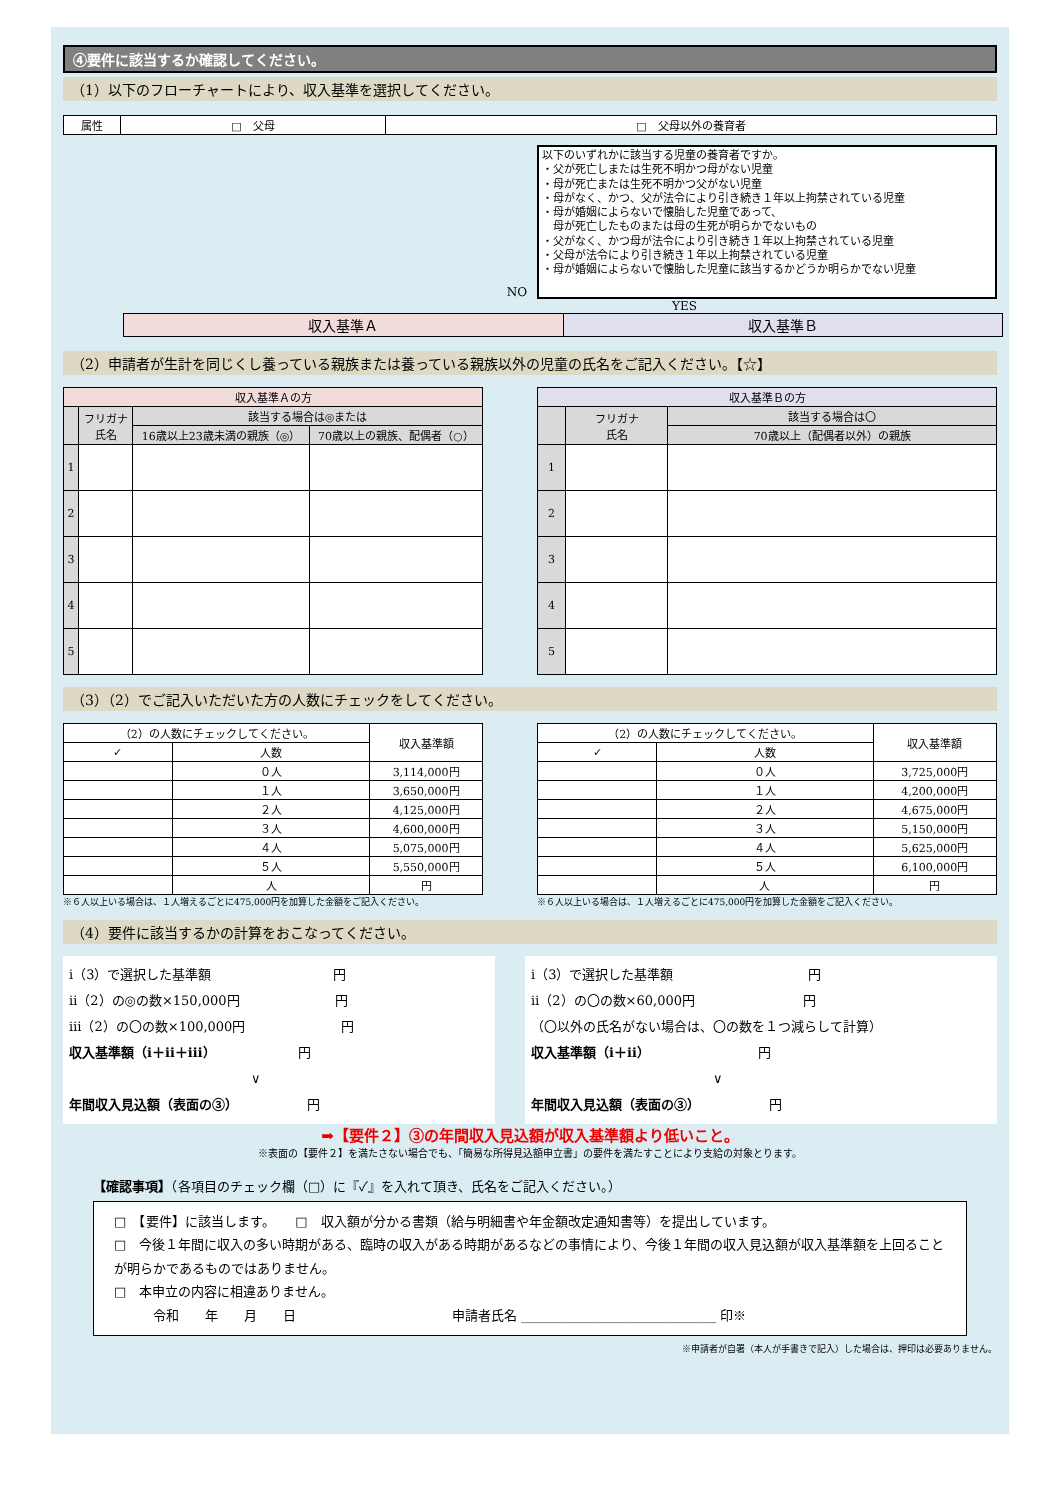④要件に該当するか確認してください。
（1）以下のフローチャートにより、収入基準を選択してください。
| 属性 | □ 父母 | □ 父母以外の養育者 |
NO
以下のいずれかに該当する児童の養育者ですか。
・父が死亡しまたは生死不明かつ母がない児童
・母が死亡または生死不明かつ父がない児童
・母がなく、かつ、父が法令により引き続き１年以上拘禁されている児童
・母が婚姻によらないで懐胎した児童であって、
　母が死亡したものまたは母の生死が明らかでないもの
・父がなく、かつ母が法令により引き続き１年以上拘禁されている児童
・父母が法令により引き続き１年以上拘禁されている児童
・母が婚姻によらないで懐胎した児童に該当するかどうか明らかでない児童
YES
| 収入基準Ａ | 収入基準Ｂ |
（2）申請者が生計を同じくし養っている親族または養っている親族以外の児童の氏名をご記入ください。【☆】
| 収入基準Ａの方 | | | |
| --- | --- | --- | --- |
| | フリガナ 氏名 | 該当する場合は◎または | |
| | | 16歳以上23歳未満の親族（◎） | 70歳以上の親族、配偶者（○） |
| 1 | | | |
| 2 | | | |
| 3 | | | |
| 4 | | | |
| 5 | | | |
| 収入基準Ｂの方 | | |
| --- | --- | --- |
| | フリガナ 氏名 | 該当する場合は〇 |
| | | 70歳以上（配偶者以外）の親族 |
| 1 | | |
| 2 | | |
| 3 | | |
| 4 | | |
| 5 | | |
（3）（2）でご記入いただいた方の人数にチェックをしてください。
| （2）の人数にチェックしてください。 | | 収入基準額 |
| --- | --- | --- |
| ✓ | 人数 | |
| | ０人 | 3,114,000円 |
| | １人 | 3,650,000円 |
| | ２人 | 4,125,000円 |
| | ３人 | 4,600,000円 |
| | ４人 | 5,075,000円 |
| | ５人 | 5,550,000円 |
| | 人 | 円 |
※６人以上いる場合は、１人増えるごとに475,000円を加算した金額をご記入ください。
| （2）の人数にチェックしてください。 | | 収入基準額 |
| --- | --- | --- |
| ✓ | 人数 | |
| | ０人 | 3,725,000円 |
| | １人 | 4,200,000円 |
| | ２人 | 4,675,000円 |
| | ３人 | 5,150,000円 |
| | ４人 | 5,625,000円 |
| | ５人 | 6,100,000円 |
| | 人 | 円 |
※６人以上いる場合は、１人増えるごとに475,000円を加算した金額をご記入ください。
（4）要件に該当するかの計算をおこなってください。
ⅰ（3）で選択した基準額 　　　　　　　　　円
ⅱ（2）の◎の数×150,000円 　　　　　　　円
ⅲ（2）の〇の数×100,000円 　　　　　　　円
収入基準額（ⅰ＋ⅱ＋ⅲ） 　　　　　　円
　　　　　　　　　　　　　　∨
年間収入見込額（表面の③） 　　　　　円
ⅰ（3）で選択した基準額 　　　　　　　　　　円
ⅱ（2）の〇の数×60,000円 　　　　　　　　円
（〇以外の氏名がない場合は、〇の数を１つ減らして計算）
収入基準額（ⅰ＋ⅱ） 　　　　　　　　円
　　　　　　　　　　　　　　∨
年間収入見込額（表面の③） 　　　　　円
➡【要件２】③の年間収入見込額が収入基準額より低いこと。
※表面の【要件２】を満たさない場合でも、「簡易な所得見込額申立書」の要件を満たすことにより支給の対象とります。
【確認事項】（各項目のチェック欄（□）に『✓』を入れて頂き、氏名をご記入ください。）
□　【要件】に該当します。　　□　収入額が分かる書類（給与明細書や年金額改定通知書等）を提出しています。
□　今後１年間に収入の多い時期がある、臨時の収入がある時期があるなどの事情により、今後１年間の収入見込額が収入基準額を上回ることが明らかであるものではありません。
□　本申立の内容に相違ありません。
　　　令和　　年　　月　　日　　　　　　　　　　　　申請者氏名 ______________________________ 印※
※申請者が自署（本人が手書きで記入）した場合は、押印は必要ありません。